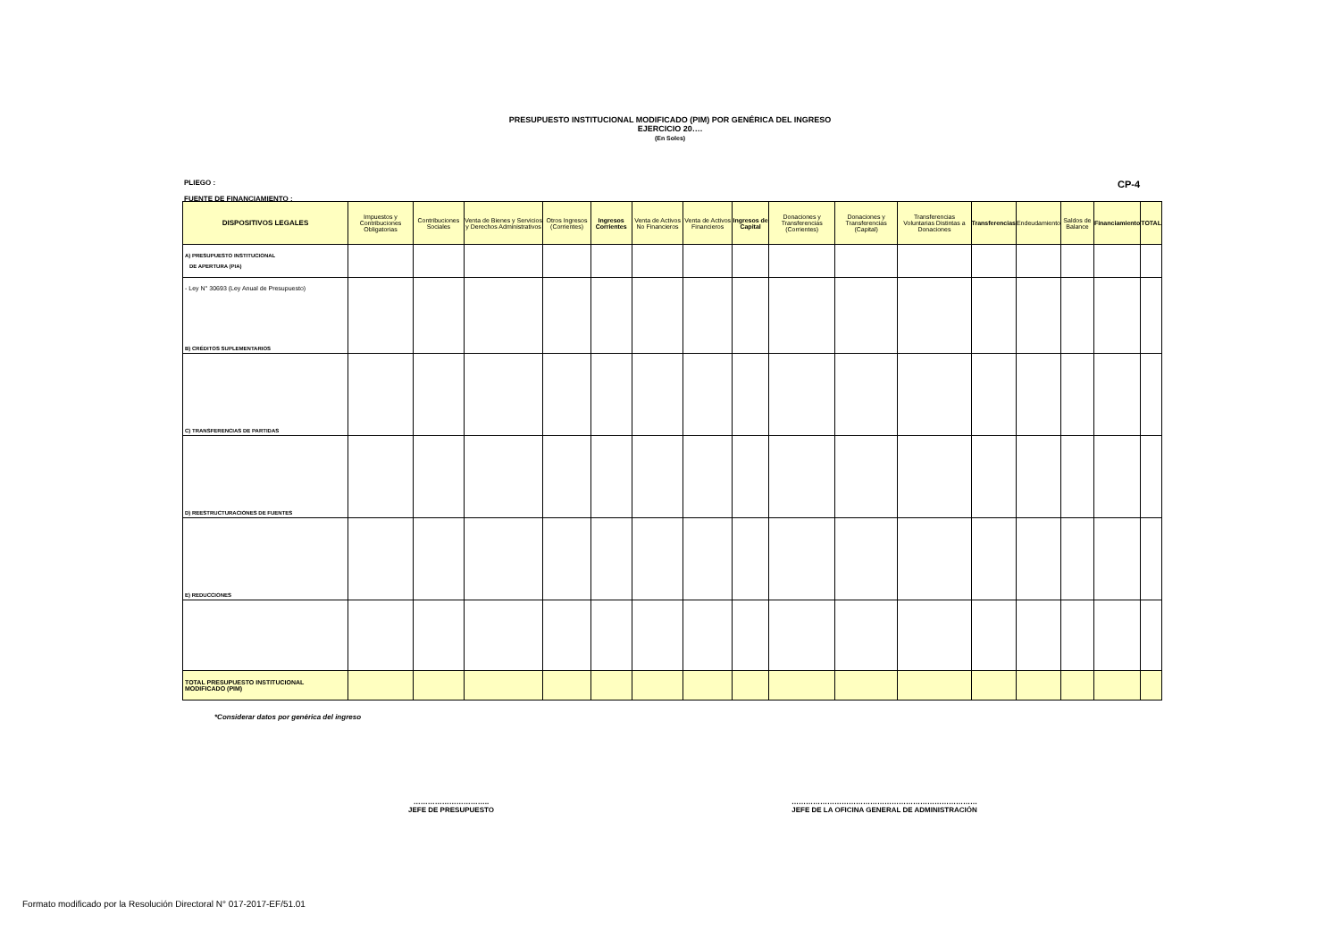PRESUPUESTO INSTITUCIONAL MODIFICADO (PIM) POR GENÉRICA DEL INGRESO
EJERCICIO 20….
(En Soles)
CP-4 PLIEGO :
FUENTE DE FINANCIAMIENTO :
| DISPOSITIVOS LEGALES | Impuestos y Contribuciones Obligatorias | Contribuciones Sociales | Venta de Bienes y Servicios y Derechos Administrativos | Otros Ingresos (Corrientes) | Ingresos Corrientes | Venta de Activos No Financieros | Venta de Activos Financieros | Ingresos de Capital | Donaciones y Transferencias (Corrientes) | Donaciones y Transferencias (Capital) | Transferencias Voluntarias Distintas a Donaciones | Transferencias | Endeudamiento | Saldos de Balance | Financiamiento | TOTAL |
| --- | --- | --- | --- | --- | --- | --- | --- | --- | --- | --- | --- | --- | --- | --- | --- | --- |
| A) PRESUPUESTO INSTITUCIONAL DE APERTURA (PIA) | | | | | | | | | | | | | | | | |
| - Ley N° 30693 (Ley Anual de Presupuesto) B) CRÉDITOS SUPLEMENTARIOS | | | | | | | | | | | | | | | | |
| C) TRANSFERENCIAS DE PARTIDAS | | | | | | | | | | | | | | | | |
| D) REESTRUCTURACIONES DE FUENTES | | | | | | | | | | | | | | | | |
| E) REDUCCIONES | | | | | | | | | | | | | | | | |
| TOTAL PRESUPUESTO INSTITUCIONAL MODIFICADO (PIM) | | | | | | | | | | | | | | | | |
*Considerar datos por genérica del ingreso
…………………………..
JEFE DE PRESUPUESTO
……………………………………………………………………
JEFE DE LA OFICINA GENERAL DE ADMINISTRACIÓN
Formato modificado por la Resolución Directoral N° 017-2017-EF/51.01